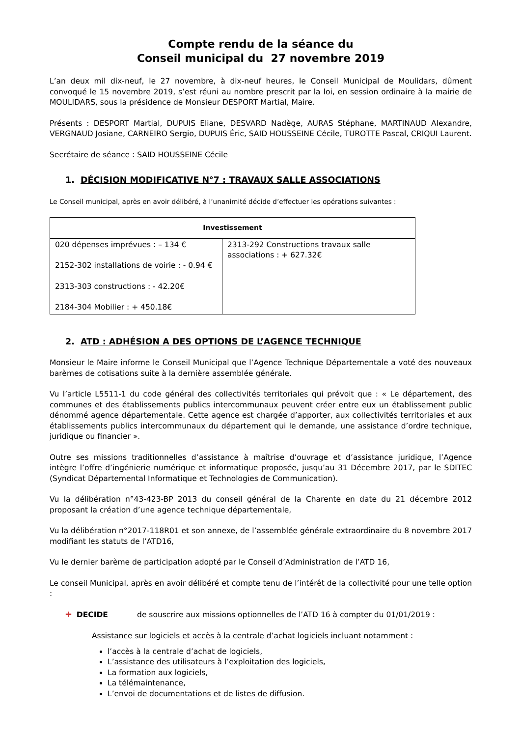Compte rendu de la séance du
Conseil municipal du 27 novembre 2019
L’an deux mil dix-neuf, le 27 novembre, à dix-neuf heures, le Conseil Municipal de Moulidars, dûment convoqué le 15 novembre 2019, s’est réuni au nombre prescrit par la loi, en session ordinaire à la mairie de MOULIDARS, sous la présidence de Monsieur DESPORT Martial, Maire.
Présents : DESPORT Martial, DUPUIS Eliane, DESVARD Nadège, AURAS Stéphane, MARTINAUD Alexandre, VERGNAUD Josiane, CARNEIRO Sergio, DUPUIS Éric, SAID HOUSSEINE Cécile, TUROTTE Pascal, CRIQUI Laurent.
Secrétaire de séance : SAID HOUSSEINE Cécile
1. DÉCISION MODIFICATIVE N°7 : TRAVAUX SALLE ASSOCIATIONS
Le Conseil municipal, après en avoir délibéré, à l’unanimité décide d’effectuer les opérations suivantes :
| Investissement | |
| --- | --- |
| 020 dépenses imprévues : – 134 € 2152-302 installations de voirie : - 0.94 € 2313-303 constructions : - 42.20€ 2184-304 Mobilier : + 450.18€ | 2313-292 Constructions travaux salle associations : + 627.32€ |
2. ATD : ADHÉSION A DES OPTIONS DE L’AGENCE TECHNIQUE
Monsieur le Maire informe le Conseil Municipal que l’Agence Technique Départementale a voté des nouveaux barèmes de cotisations suite à la dernière assemblée générale.
Vu l’article L5511-1 du code général des collectivités territoriales qui prévoit que : « Le département, des communes et des établissements publics intercommunaux peuvent créer entre eux un établissement public dénommé agence départementale. Cette agence est chargée d’apporter, aux collectivités territoriales et aux établissements publics intercommunaux du département qui le demande, une assistance d’ordre technique, juridique ou financier ».
Outre ses missions traditionnelles d’assistance à maîtrise d’ouvrage et d’assistance juridique, l’Agence intègre l’offre d’ingénierie numérique et informatique proposée, jusqu’au 31 Décembre 2017, par le SDITEC (Syndicat Départemental Informatique et Technologies de Communication).
Vu la délibération n°43-423-BP 2013 du conseil général de la Charente en date du 21 décembre 2012 proposant la création d’une agence technique départementale,
Vu la délibération n°2017-118R01 et son annexe, de l’assemblée générale extraordinaire du 8 novembre 2017 modifiant les statuts de l’ATD16,
Vu le dernier barème de participation adopté par le Conseil d’Administration de l’ATD 16,
Le conseil Municipal, après en avoir délibéré et compte tenu de l’intérêt de la collectivité pour une telle option :
✚ DECIDE de souscrire aux missions optionnelles de l’ATD 16 à compter du 01/01/2019 :
Assistance sur logiciels et accès à la centrale d’achat logiciels incluant notamment :
l’accès à la centrale d’achat de logiciels,
L’assistance des utilisateurs à l’exploitation des logiciels,
La formation aux logiciels,
La télémaintenance,
L’envoi de documentations et de listes de diffusion.